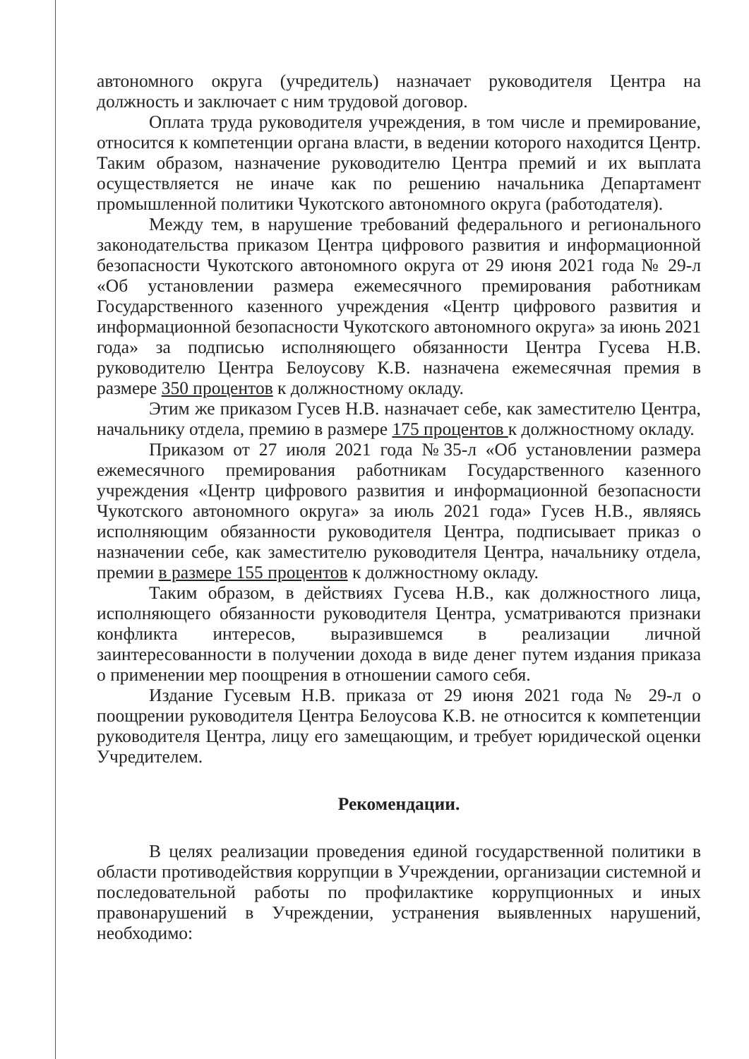автономного округа (учредитель) назначает руководителя Центра на должность и заключает с ним трудовой договор.
Оплата труда руководителя учреждения, в том числе и премирование, относится к компетенции органа власти, в ведении которого находится Центр. Таким образом, назначение руководителю Центра премий и их выплата осуществляется не иначе как по решению начальника Департамент промышленной политики Чукотского автономного округа (работодателя).
Между тем, в нарушение требований федерального и регионального законодательства приказом Центра цифрового развития и информационной безопасности Чукотского автономного округа от 29 июня 2021 года № 29-л «Об установлении размера ежемесячного премирования работникам Государственного казенного учреждения «Центр цифрового развития и информационной безопасности Чукотского автономного округа» за июнь 2021 года» за подписью исполняющего обязанности Центра Гусева Н.В. руководителю Центра Белоусову К.В. назначена ежемесячная премия в размере 350 процентов к должностному окладу.
Этим же приказом Гусев Н.В. назначает себе, как заместителю Центра, начальнику отдела, премию в размере 175 процентов к должностному окладу.
Приказом от 27 июля 2021 года №35-л «Об установлении размера ежемесячного премирования работникам Государственного казенного учреждения «Центр цифрового развития и информационной безопасности Чукотского автономного округа» за июль 2021 года» Гусев Н.В., являясь исполняющим обязанности руководителя Центра, подписывает приказ о назначении себе, как заместителю руководителя Центра, начальнику отдела, премии в размере 155 процентов к должностному окладу.
Таким образом, в действиях Гусева Н.В., как должностного лица, исполняющего обязанности руководителя Центра, усматриваются признаки конфликта интересов, выразившемся в реализации личной заинтересованности в получении дохода в виде денег путем издания приказа о применении мер поощрения в отношении самого себя.
Издание Гусевым Н.В. приказа от 29 июня 2021 года № 29-л о поощрении руководителя Центра Белоусова К.В. не относится к компетенции руководителя Центра, лицу его замещающим, и требует юридической оценки Учредителем.
Рекомендации.
В целях реализации проведения единой государственной политики в области противодействия коррупции в Учреждении, организации системной и последовательной работы по профилактике коррупционных и иных правонарушений в Учреждении, устранения выявленных нарушений, необходимо: